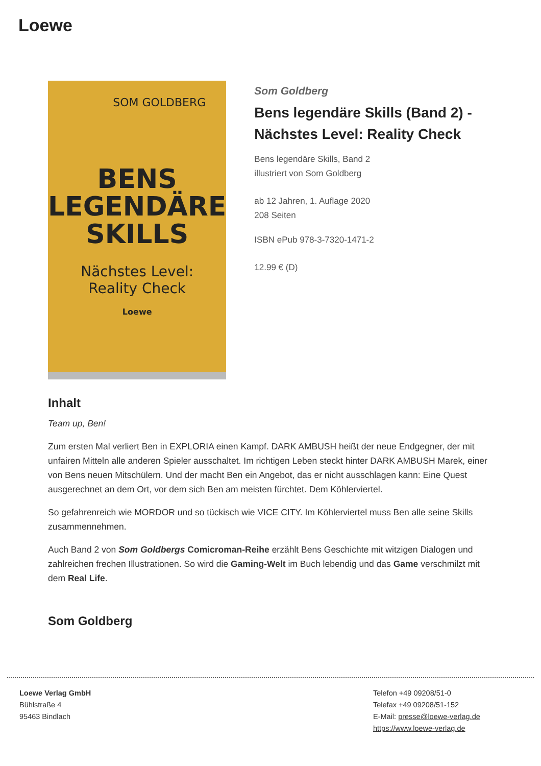Loewe
SOM GOLDBERG
BENS
LEGENDÄRE
SKILLS
Nächstes Level:
Reality Check
Loewe
Som Goldberg
Bens legendäre Skills (Band 2) - Nächstes Level: Reality Check
Bens legendäre Skills, Band 2
illustriert von Som Goldberg
ab 12 Jahren, 1. Auflage 2020
208 Seiten
ISBN ePub 978-3-7320-1471-2
12.99 € (D)
Inhalt
Team up, Ben!
Zum ersten Mal verliert Ben in EXPLORIA einen Kampf. DARK AMBUSH heißt der neue Endgegner, der mit unfairen Mitteln alle anderen Spieler ausschaltet. Im richtigen Leben steckt hinter DARK AMBUSH Marek, einer von Bens neuen Mitschülern. Und der macht Ben ein Angebot, das er nicht ausschlagen kann: Eine Quest ausgerechnet an dem Ort, vor dem sich Ben am meisten fürchtet. Dem Köhlerviertel.
So gefahrenreich wie MORDOR und so tückisch wie VICE CITY. Im Köhlerviertel muss Ben alle seine Skills zusammennehmen.
Auch Band 2 von Som Goldbergs Comicroman-Reihe erzählt Bens Geschichte mit witzigen Dialogen und zahlreichen frechen Illustrationen. So wird die Gaming-Welt im Buch lebendig und das Game verschmilzt mit dem Real Life.
Som Goldberg
Loewe Verlag GmbH
Bühlstraße 4
95463 Bindlach
Telefon +49 09208/51-0
Telefax +49 09208/51-152
E-Mail: presse@loewe-verlag.de
https://www.loewe-verlag.de